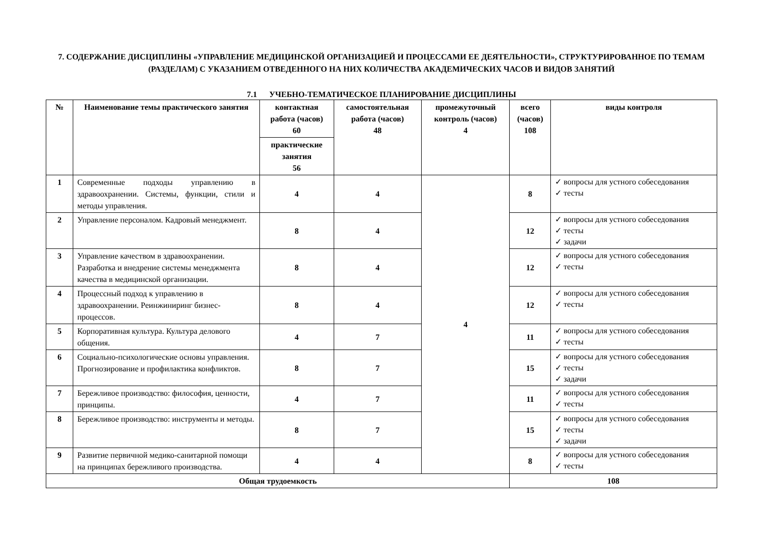7. СОДЕРЖАНИЕ ДИСЦИПЛИНЫ «УПРАВЛЕНИЕ МЕДИЦИНСКОЙ ОРГАНИЗАЦИЕЙ И ПРОЦЕССАМИ ЕЕ ДЕЯТЕЛЬНОСТИ», СТРУКТУРИРОВАННОЕ ПО ТЕМАМ (РАЗДЕЛАМ) С УКАЗАНИЕМ ОТВЕДЕННОГО НА НИХ КОЛИЧЕСТВА АКАДЕМИЧЕСКИХ ЧАСОВ И ВИДОВ ЗАНЯТИЙ
7.1 УЧЕБНО-ТЕМАТИЧЕСКОЕ ПЛАНИРОВАНИЕ ДИСЦИПЛИНЫ
| № | Наименование темы практического занятия | контактная работа (часов) 60 | самостоятельная работа (часов) 48 | промежуточный контроль (часов) 4 | всего (часов) 108 | виды контроля |
| --- | --- | --- | --- | --- | --- | --- |
| | | практические занятия 56 | | | | |
| 1 | Современные подходы управлению в здравоохранении. Системы, функции, стили и методы управления. | 4 | 4 | 4 | 8 | ✓ вопросы для устного собеседования ✓ тесты |
| 2 | Управление персоналом. Кадровый менеджмент. | 8 | 4 | | 12 | ✓ вопросы для устного собеседования ✓ тесты ✓ задачи |
| 3 | Управление качеством в здравоохранении. Разработка и внедрение системы менеджмента качества в медицинской организации. | 8 | 4 | | 12 | ✓ вопросы для устного собеседования ✓ тесты |
| 4 | Процессный подход к управлению в здравоохранении. Реинжиниринг бизнес-процессов. | 8 | 4 | | 12 | ✓ вопросы для устного собеседования ✓ тесты |
| 5 | Корпоративная культура. Культура делового общения. | 4 | 7 | | 11 | ✓ вопросы для устного собеседования ✓ тесты |
| 6 | Социально-психологические основы управления. Прогнозирование и профилактика конфликтов. | 8 | 7 | | 15 | ✓ вопросы для устного собеседования ✓ тесты ✓ задачи |
| 7 | Бережливое производство: философия, ценности, принципы. | 4 | 7 | | 11 | ✓ вопросы для устного собеседования ✓ тесты |
| 8 | Бережливое производство: инструменты и методы. | 8 | 7 | | 15 | ✓ вопросы для устного собеседования ✓ тесты ✓ задачи |
| 9 | Развитие первичной медико-санитарной помощи на принципах бережливого производства. | 4 | 4 | | 8 | ✓ вопросы для устного собеседования ✓ тесты |
| Общая трудоемкость | | | | | 108 | |